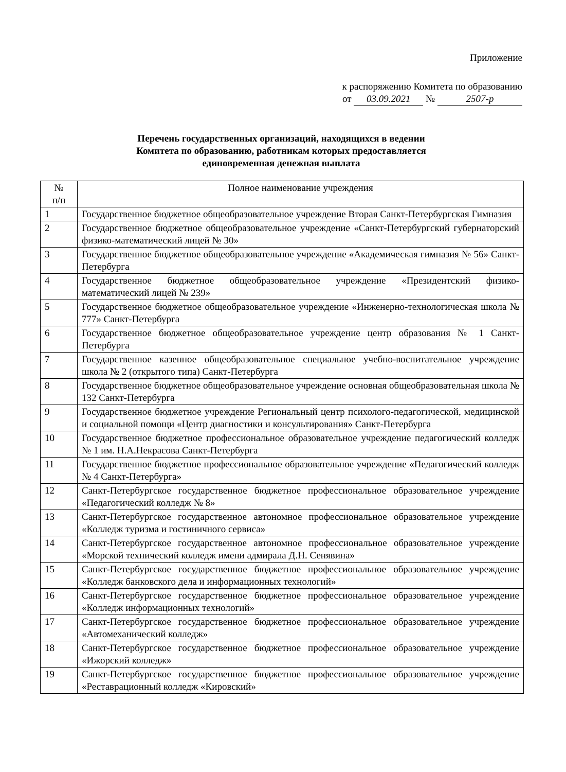Приложение
к распоряжению Комитета по образованию
от 03.09.2021 № 2507-р
Перечень государственных организаций, находящихся в ведении
Комитета по образованию, работникам которых предоставляется
единовременная денежная выплата
| № п/п | Полное наименование учреждения |
| --- | --- |
| 1 | Государственное бюджетное общеобразовательное учреждение Вторая Санкт-Петербургская Гимназия |
| 2 | Государственное бюджетное общеобразовательное учреждение «Санкт-Петербургский губернаторский физико-математический лицей № 30» |
| 3 | Государственное бюджетное общеобразовательное учреждение «Академическая гимназия № 56» Санкт-Петербурга |
| 4 | Государственное бюджетное общеобразовательное учреждение «Президентский физико-математический лицей № 239» |
| 5 | Государственное бюджетное общеобразовательное учреждение «Инженерно-технологическая школа № 777» Санкт-Петербурга |
| 6 | Государственное бюджетное общеобразовательное учреждение центр образования № 1 Санкт-Петербурга |
| 7 | Государственное казенное общеобразовательное специальное учебно-воспитательное учреждение школа № 2 (открытого типа) Санкт-Петербурга |
| 8 | Государственное бюджетное общеобразовательное учреждение основная общеобразовательная школа № 132 Санкт-Петербурга |
| 9 | Государственное бюджетное учреждение Региональный центр психолого-педагогической, медицинской и социальной помощи «Центр диагностики и консультирования» Санкт-Петербурга |
| 10 | Государственное бюджетное профессиональное образовательное учреждение педагогический колледж № 1 им. Н.А.Некрасова Санкт-Петербурга |
| 11 | Государственное бюджетное профессиональное образовательное учреждение «Педагогический колледж № 4 Санкт-Петербурга» |
| 12 | Санкт-Петербургское государственное бюджетное профессиональное образовательное учреждение «Педагогический колледж № 8» |
| 13 | Санкт-Петербургское государственное автономное профессиональное образовательное учреждение «Колледж туризма и гостиничного сервиса» |
| 14 | Санкт-Петербургское государственное автономное профессиональное образовательное учреждение «Морской технический колледж имени адмирала Д.Н. Сенявина» |
| 15 | Санкт-Петербургское государственное бюджетное профессиональное образовательное учреждение «Колледж банковского дела и информационных технологий» |
| 16 | Санкт-Петербургское государственное бюджетное профессиональное образовательное учреждение «Колледж информационных технологий» |
| 17 | Санкт-Петербургское государственное бюджетное профессиональное образовательное учреждение «Автомеханический колледж» |
| 18 | Санкт-Петербургское государственное бюджетное профессиональное образовательное учреждение «Ижорский колледж» |
| 19 | Санкт-Петербургское государственное бюджетное профессиональное образовательное учреждение «Реставрационный колледж «Кировский» |